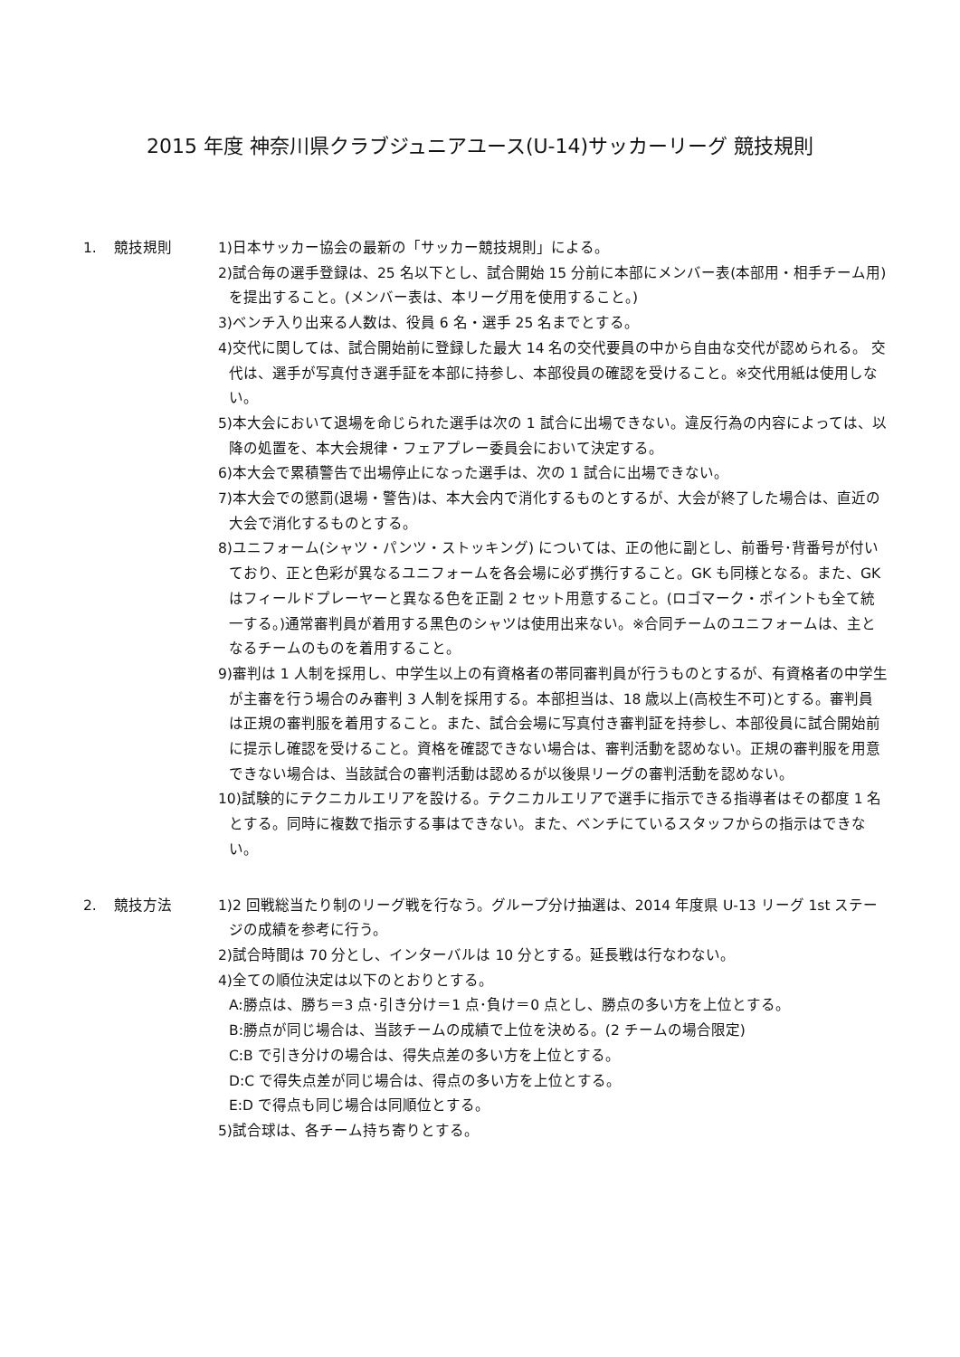2015 年度 神奈川県クラブジュニアユース(U-14)サッカーリーグ 競技規則
1. 競技規則 1)日本サッカー協会の最新の「サッカー競技規則」による。
2)試合毎の選手登録は、25 名以下とし、試合開始 15 分前に本部にメンバー表(本部用・相手チーム用)を提出すること。(メンバー表は、本リーグ用を使用すること。)
3)ベンチ入り出来る人数は、役員 6 名・選手 25 名までとする。
4)交代に関しては、試合開始前に登録した最大 14 名の交代要員の中から自由な交代が認められる。 交代は、選手が写真付き選手証を本部に持参し、本部役員の確認を受けること。※交代用紙は使用しない。
5)本大会において退場を命じられた選手は次の 1 試合に出場できない。違反行為の内容によっては、以降の処置を、本大会規律・フェアプレー委員会において決定する。
6)本大会で累積警告で出場停止になった選手は、次の 1 試合に出場できない。
7)本大会での懲罰(退場・警告)は、本大会内で消化するものとするが、大会が終了した場合は、直近の大会で消化するものとする。
8)ユニフォーム(シャツ・パンツ・ストッキング) については、正の他に副とし、前番号･背番号が付いており、正と色彩が異なるユニフォームを各会場に必ず携行すること。GK も同様となる。また、GK はフィールドプレーヤーと異なる色を正副 2 セット用意すること。(ロゴマーク・ポイントも全て統一する。)通常審判員が着用する黒色のシャツは使用出来ない。※合同チームのユニフォームは、主となるチームのものを着用すること。
9)審判は 1 人制を採用し、中学生以上の有資格者の帯同審判員が行うものとするが、有資格者の中学生が主審を行う場合のみ審判 3 人制を採用する。本部担当は、18 歳以上(高校生不可)とする。審判員は正規の審判服を着用すること。また、試合会場に写真付き審判証を持参し、本部役員に試合開始前に提示し確認を受けること。資格を確認できない場合は、審判活動を認めない。正規の審判服を用意できない場合は、当該試合の審判活動は認めるが以後県リーグの審判活動を認めない。
10)試験的にテクニカルエリアを設ける。テクニカルエリアで選手に指示できる指導者はその都度 1 名とする。同時に複数で指示する事はできない。また、ベンチにているスタッフからの指示はできない。
2. 競技方法 1)2 回戦総当たり制のリーグ戦を行なう。グループ分け抽選は、2014 年度県 U-13 リーグ 1st ステージの成績を参考に行う。
2)試合時間は 70 分とし、インターバルは 10 分とする。延長戦は行なわない。
4)全ての順位決定は以下のとおりとする。
A:勝点は、勝ち＝3 点･引き分け＝1 点･負け＝0 点とし、勝点の多い方を上位とする。
B:勝点が同じ場合は、当該チームの成績で上位を決める。(2 チームの場合限定)
C:B で引き分けの場合は、得失点差の多い方を上位とする。
D:C で得失点差が同じ場合は、得点の多い方を上位とする。
E:D で得点も同じ場合は同順位とする。
5)試合球は、各チーム持ち寄りとする。